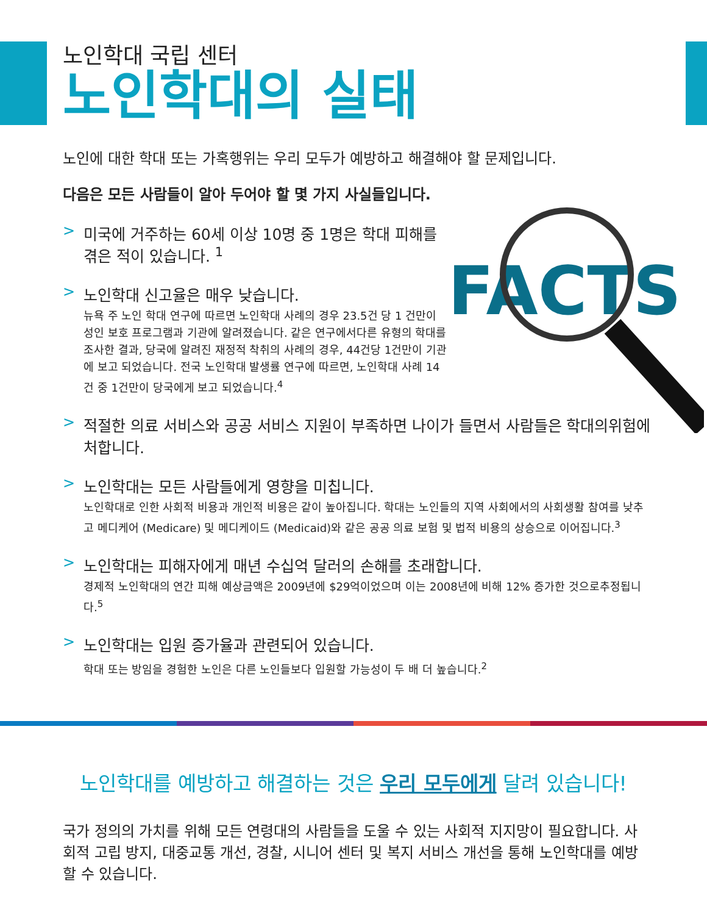FACTS
노인학대 국립 센터
노인학대의 실태
노인에 대한 학대 또는 가혹행위는 우리 모두가 예방하고 해결해야 할 문제입니다.
다음은 모든 사람들이 알아 두어야 할 몇 가지 사실들입니다.
> 미국에 거주하는 60세 이상 10명 중 1명은 학대 피해를 겪은 적이 있습니다. <sup>1</sup>
> 노인학대 신고율은 매우 낮습니다.
뉴욕 주 노인 학대 연구에 따르면 노인학대 사례의 경우 23.5건 당 1 건만이 성인 보호 프로그램과 기관에 알려졌습니다. 같은 연구에서다른 유형의 학대를 조사한 결과, 당국에 알려진 재정적 착취의 사례의 경우, 44건당 1건만이 기관에 보고 되었습니다. 전국 노인학대 발생률 연구에 따르면, 노인학대 사례 14건 중 1건만이 당국에게 보고 되었습니다.<sup>4</sup>
> 적절한 의료 서비스와 공공 서비스 지원이 부족하면 나이가 들면서 사람들은 학대의위험에 처합니다.
> 노인학대는 모든 사람들에게 영향을 미칩니다.
노인학대로 인한 사회적 비용과 개인적 비용은 같이 높아집니다. 학대는 노인들의 지역 사회에서의 사회생활 참여를 낮추고 메디케어 (Medicare) 및 메디케이드 (Medicaid)와 같은 공공 의료 보험 및 법적 비용의 상승으로 이어집니다.<sup>3</sup>
> 노인학대는 피해자에게 매년 수십억 달러의 손해를 초래합니다.
경제적 노인학대의 연간 피해 예상금액은 2009년에 $29억이었으며 이는 2008년에 비해 12% 증가한 것으로추정됩니다.<sup>5</sup>
> 노인학대는 입원 증가율과 관련되어 있습니다.
학대 또는 방임을 경험한 노인은 다른 노인들보다 입원할 가능성이 두 배 더 높습니다.<sup>2</sup>
노인학대를 예방하고 해결하는 것은 우리 모두에게 달려 있습니다!
국가 정의의 가치를 위해 모든 연령대의 사람들을 도울 수 있는 사회적 지지망이 필요합니다. 사회적 고립 방지, 대중교통 개선, 경찰, 시니어 센터 및 복지 서비스 개선을 통해 노인학대를 예방할 수 있습니다.